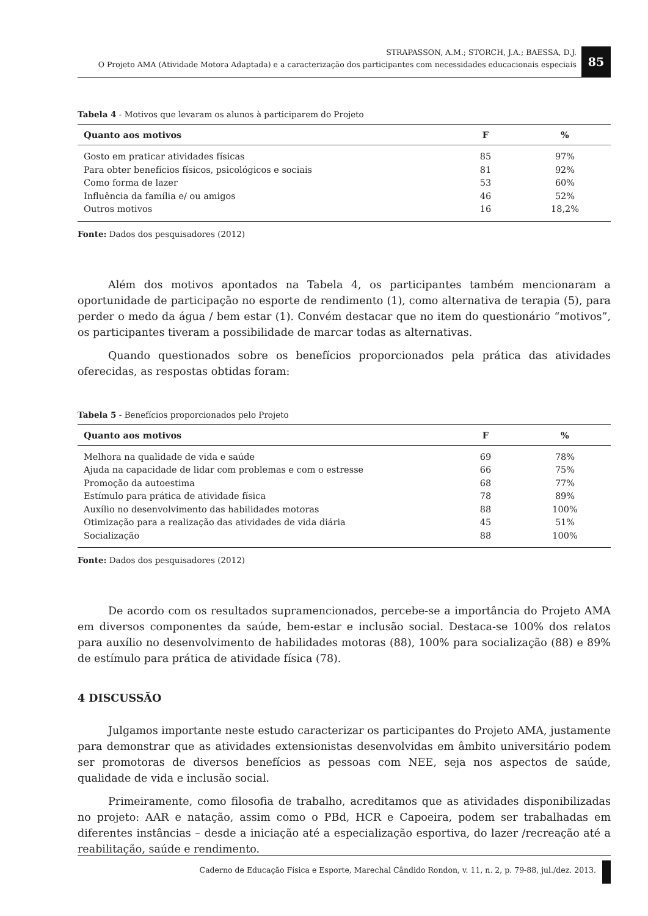STRAPASSON, A.M.; STORCH, J.A.; BAESSA, D.J.
O Projeto AMA (Atividade Motora Adaptada) e a caracterização dos participantes com necessidades educacionais especiais
85
Tabela 4 - Motivos que levaram os alunos à participarem do Projeto
| Quanto aos motivos | F | % |
| --- | --- | --- |
| Gosto em praticar atividades físicas | 85 | 97% |
| Para obter benefícios físicos, psicológicos e sociais | 81 | 92% |
| Como forma de lazer | 53 | 60% |
| Influência da família e/ ou amigos | 46 | 52% |
| Outros motivos | 16 | 18,2% |
Fonte: Dados dos pesquisadores (2012)
Além dos motivos apontados na Tabela 4, os participantes também mencionaram a oportunidade de participação no esporte de rendimento (1), como alternativa de terapia (5), para perder o medo da água / bem estar (1). Convém destacar que no item do questionário “motivos”, os participantes tiveram a possibilidade de marcar todas as alternativas.
Quando questionados sobre os benefícios proporcionados pela prática das atividades oferecidas, as respostas obtidas foram:
Tabela 5 - Benefícios proporcionados pelo Projeto
| Quanto aos motivos | F | % |
| --- | --- | --- |
| Melhora na qualidade de vida e saúde | 69 | 78% |
| Ajuda na capacidade de lidar com problemas e com o estresse | 66 | 75% |
| Promoção da autoestima | 68 | 77% |
| Estímulo para prática de atividade física | 78 | 89% |
| Auxílio no desenvolvimento das habilidades motoras | 88 | 100% |
| Otimização para a realização das atividades de vida diária | 45 | 51% |
| Socialização | 88 | 100% |
Fonte: Dados dos pesquisadores (2012)
De acordo com os resultados supramencionados, percebe-se a importância do Projeto AMA em diversos componentes da saúde, bem-estar e inclusão social. Destaca-se 100% dos relatos para auxílio no desenvolvimento de habilidades motoras (88), 100% para socialização (88) e 89% de estímulo para prática de atividade física (78).
4 DISCUSSÃO
Julgamos importante neste estudo caracterizar os participantes do Projeto AMA, justamente para demonstrar que as atividades extensionistas desenvolvidas em âmbito universitário podem ser promotoras de diversos benefícios as pessoas com NEE, seja nos aspectos de saúde, qualidade de vida e inclusão social.
Primeiramente, como filosofia de trabalho, acreditamos que as atividades disponibilizadas no projeto: AAR e natação, assim como o PBd, HCR e Capoeira, podem ser trabalhadas em diferentes instâncias – desde a iniciação até a especialização esportiva, do lazer /recreação até a reabilitação, saúde e rendimento.
Caderno de Educação Física e Esporte, Marechal Cândido Rondon, v. 11, n. 2, p. 79-88, jul./dez. 2013.